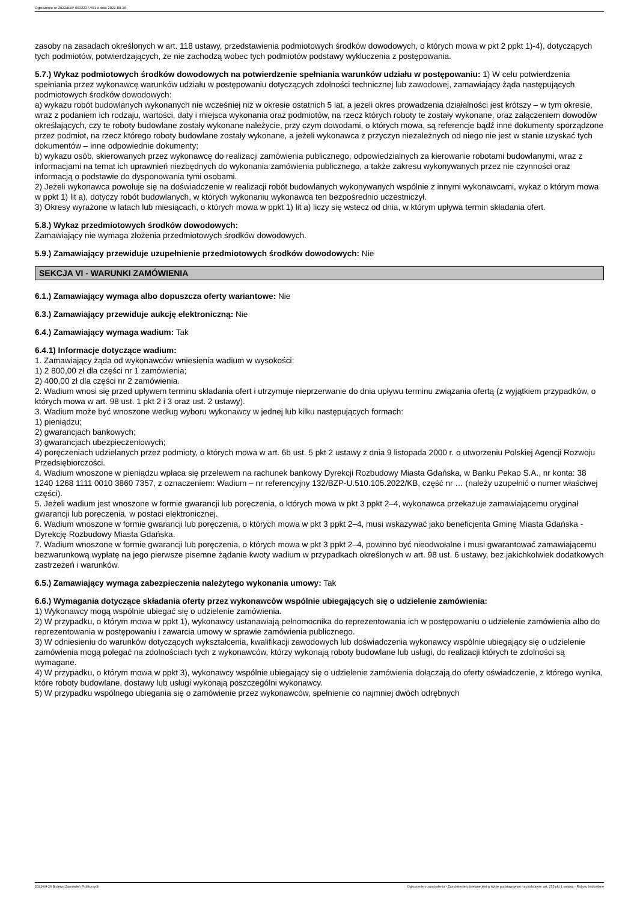Ogłoszenie nr 2022/BZP 00322377/01 z dnia 2022-08-26
zasoby na zasadach określonych w art. 118 ustawy, przedstawienia podmiotowych środków dowodowych, o których mowa w pkt 2 ppkt 1)-4), dotyczących tych podmiotów, potwierdzających, że nie zachodzą wobec tych podmiotów podstawy wykluczenia z postępowania.
5.7.) Wykaz podmiotowych środków dowodowych na potwierdzenie spełniania warunków udziału w postępowaniu: 1) W celu potwierdzenia spełniania przez wykonawcę warunków udziału w postępowaniu dotyczących zdolności technicznej lub zawodowej, zamawiający żąda następujących podmiotowych środków dowodowych:
a) wykazu robót budowlanych wykonanych nie wcześniej niż w okresie ostatnich 5 lat, a jeżeli okres prowadzenia działalności jest krótszy – w tym okresie, wraz z podaniem ich rodzaju, wartości, daty i miejsca wykonania oraz podmiotów, na rzecz których roboty te zostały wykonane, oraz załączeniem dowodów określających, czy te roboty budowlane zostały wykonane należycie, przy czym dowodami, o których mowa, są referencje bądź inne dokumenty sporządzone przez podmiot, na rzecz którego roboty budowlane zostały wykonane, a jeżeli wykonawca z przyczyn niezależnych od niego nie jest w stanie uzyskać tych dokumentów – inne odpowiednie dokumenty;
b) wykazu osób, skierowanych przez wykonawcę do realizacji zamówienia publicznego, odpowiedzialnych za kierowanie robotami budowlanymi, wraz z informacjami na temat ich uprawnień niezbędnych do wykonania zamówienia publicznego, a także zakresu wykonywanych przez nie czynności oraz informacją o podstawie do dysponowania tymi osobami.
2) Jeżeli wykonawca powołuje się na doświadczenie w realizacji robót budowlanych wykonywanych wspólnie z innymi wykonawcami, wykaz o którym mowa w ppkt 1) lit a), dotyczy robót budowlanych, w których wykonaniu wykonawca ten bezpośrednio uczestniczył.
3) Okresy wyrażone w latach lub miesiącach, o których mowa w ppkt 1) lit a) liczy się wstecz od dnia, w którym upływa termin składania ofert.
5.8.) Wykaz przedmiotowych środków dowodowych:
Zamawiający nie wymaga złożenia przedmiotowych środków dowodowych.
5.9.) Zamawiający przewiduje uzupełnienie przedmiotowych środków dowodowych: Nie
SEKCJA VI - WARUNKI ZAMÓWIENIA
6.1.) Zamawiający wymaga albo dopuszcza oferty wariantowe: Nie
6.3.) Zamawiający przewiduje aukcję elektroniczną: Nie
6.4.) Zamawiający wymaga wadium: Tak
6.4.1) Informacje dotyczące wadium:
1. Zamawiający żąda od wykonawców wniesienia wadium w wysokości:
1) 2 800,00 zł dla części nr 1 zamówienia;
2) 400,00 zł dla części nr 2 zamówienia.
2. Wadium wnosi się przed upływem terminu składania ofert i utrzymuje nieprzerwanie do dnia upływu terminu związania ofertą (z wyjątkiem przypadków, o których mowa w art. 98 ust. 1 pkt 2 i 3 oraz ust. 2 ustawy).
3. Wadium może być wnoszone według wyboru wykonawcy w jednej lub kilku następujących formach:
1) pieniądzu;
2) gwarancjach bankowych;
3) gwarancjach ubezpieczeniowych;
4) poręczeniach udzielanych przez podmioty, o których mowa w art. 6b ust. 5 pkt 2 ustawy z dnia 9 listopada 2000 r. o utworzeniu Polskiej Agencji Rozwoju Przedsiębiorczości.
4. Wadium wnoszone w pieniądzu wpłaca się przelewem na rachunek bankowy Dyrekcji Rozbudowy Miasta Gdańska, w Banku Pekao S.A., nr konta: 38 1240 1268 1111 0010 3860 7357, z oznaczeniem: Wadium – nr referencyjny 132/BZP-U.510.105.2022/KB, część nr … (należy uzupełnić o numer właściwej części).
5. Jeżeli wadium jest wnoszone w formie gwarancji lub poręczenia, o których mowa w pkt 3 ppkt 2–4, wykonawca przekazuje zamawiającemu oryginał gwarancji lub poręczenia, w postaci elektronicznej.
6. Wadium wnoszone w formie gwarancji lub poręczenia, o których mowa w pkt 3 ppkt 2–4, musi wskazywać jako beneficjenta Gminę Miasta Gdańska - Dyrekcję Rozbudowy Miasta Gdańska.
7. Wadium wnoszone w formie gwarancji lub poręczenia, o których mowa w pkt 3 ppkt 2–4, powinno być nieodwołalne i musi gwarantować zamawiającemu bezwarunkową wypłatę na jego pierwsze pisemne żądanie kwoty wadium w przypadkach określonych w art. 98 ust. 6 ustawy, bez jakichkolwiek dodatkowych zastrzeżeń i warunków.
6.5.) Zamawiający wymaga zabezpieczenia należytego wykonania umowy: Tak
6.6.) Wymagania dotyczące składania oferty przez wykonawców wspólnie ubiegających się o udzielenie zamówienia:
1) Wykonawcy mogą wspólnie ubiegać się o udzielenie zamówienia.
2) W przypadku, o którym mowa w ppkt 1), wykonawcy ustanawiają pełnomocnika do reprezentowania ich w postępowaniu o udzielenie zamówienia albo do reprezentowania w postępowaniu i zawarcia umowy w sprawie zamówienia publicznego.
3) W odniesieniu do warunków dotyczących wykształcenia, kwalifikacji zawodowych lub doświadczenia wykonawcy wspólnie ubiegający się o udzielenie zamówienia mogą polegać na zdolnościach tych z wykonawców, którzy wykonają roboty budowlane lub usługi, do realizacji których te zdolności są wymagane.
4) W przypadku, o którym mowa w ppkt 3), wykonawcy wspólnie ubiegający się o udzielenie zamówienia dołączają do oferty oświadczenie, z którego wynika, które roboty budowlane, dostawy lub usługi wykonają poszczególni wykonawcy.
5) W przypadku wspólnego ubiegania się o zamówienie przez wykonawców, spełnienie co najmniej dwóch odrębnych
2022-08-26 Biuletyn Zamówień Publicznych Ogłoszenie o zamówieniu - Zamówienie udzielane jest w trybie podstawowym na podstawie: art. 275 pkt 1 ustawy - Roboty budowlane